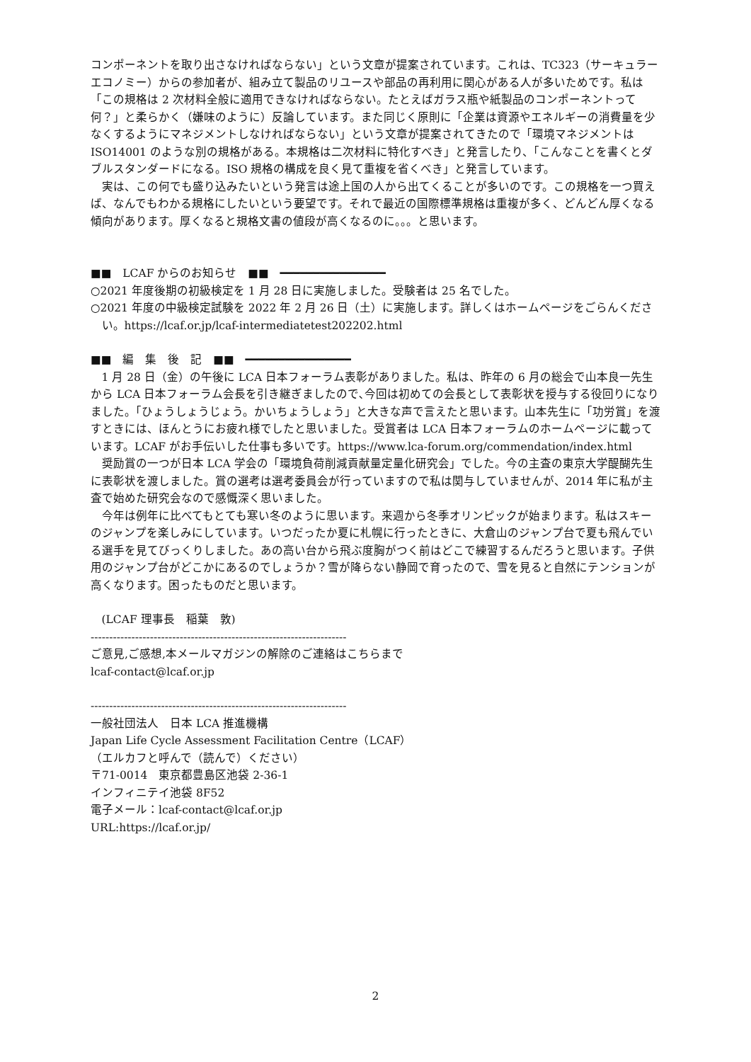コンポーネントを取り出さなければならない」という文章が提案されています。これは、TC323（サーキュラーエコノミー）からの参加者が、組み立て製品のリユースや部品の再利用に関心がある人が多いためです。私は「この規格は 2 次材料全般に適用できなければならない。たとえばガラス瓶や紙製品のコンポーネントって何？」と柔らかく（嫌味のように）反論しています。また同じく原則に「企業は資源やエネルギーの消費量を少なくするようにマネジメントしなければならない」という文章が提案されてきたので「環境マネジメントは ISO14001 のような別の規格がある。本規格は二次材料に特化すべき」と発言したり、「こんなことを書くとダブルスタンダードになる。ISO 規格の構成を良く見て重複を省くべき」と発言しています。
実は、この何でも盛り込みたいという発言は途上国の人から出てくることが多いのです。この規格を一つ買えば、なんでもわかる規格にしたいという要望です。それで最近の国際標準規格は重複が多く、どんどん厚くなる傾向があります。厚くなると規格文書の値段が高くなるのに。。。と思います。
■■　LCAF からのお知らせ　■■　━━━━━━━━━━━━━━━━
○2021 年度後期の初級検定を 1 月 28 日に実施しました。受験者は 25 名でした。
○2021 年度の中級検定試験を 2022 年 2 月 26 日（土）に実施します。詳しくはホームページをごらんください。https://lcaf.or.jp/lcaf-intermediatetest202202.html
■■　編　集　後　記　■■　━━━━━━━━━━━━━━━━
1 月 28 日（金）の午後に LCA 日本フォーラム表彰がありました。私は、昨年の 6 月の総会で山本良一先生から LCA 日本フォーラム会長を引き継ぎましたので､今回は初めての会長として表彰状を授与する役回りになりました。「ひょうしょうじょう。かいちょうしょう」と大きな声で言えたと思います。山本先生に「功労賞」を渡すときには、ほんとうにお疲れ様でしたと思いました。受賞者は LCA 日本フォーラムのホームページに載っています。LCAF がお手伝いした仕事も多いです。https://www.lca-forum.org/commendation/index.html
奨励賞の一つが日本 LCA 学会の「環境負荷削減貢献量定量化研究会」でした。今の主査の東京大学醍醐先生に表彰状を渡しました。賞の選考は選考委員会が行っていますので私は関与していませんが、2014 年に私が主査で始めた研究会なので感慨深く思いました。
今年は例年に比べてもとても寒い冬のように思います。来週から冬季オリンピックが始まります。私はスキーのジャンプを楽しみにしています。いつだったか夏に札幌に行ったときに、大倉山のジャンプ台で夏も飛んでいる選手を見てびっくりしました。あの高い台から飛ぶ度胸がつく前はどこで練習するんだろうと思います。子供用のジャンプ台がどこかにあるのでしょうか？雪が降らない静岡で育ったので、雪を見ると自然にテンションが高くなります。困ったものだと思います。
(LCAF 理事長　稲葉　敦)
---------------------------------------------------------------------
ご意見,ご感想,本メールマガジンの解除のご連絡はこちらまで
lcaf-contact@lcaf.or.jp
---------------------------------------------------------------------
一般社団法人　日本 LCA 推進機構
Japan Life Cycle Assessment Facilitation Centre（LCAF）
（エルカフと呼んで（読んで）ください）
〒71-0014　東京都豊島区池袋 2-36-1
インフィニテイ池袋 8F52
電子メール：lcaf-contact@lcaf.or.jp
URL:https://lcaf.or.jp/
2